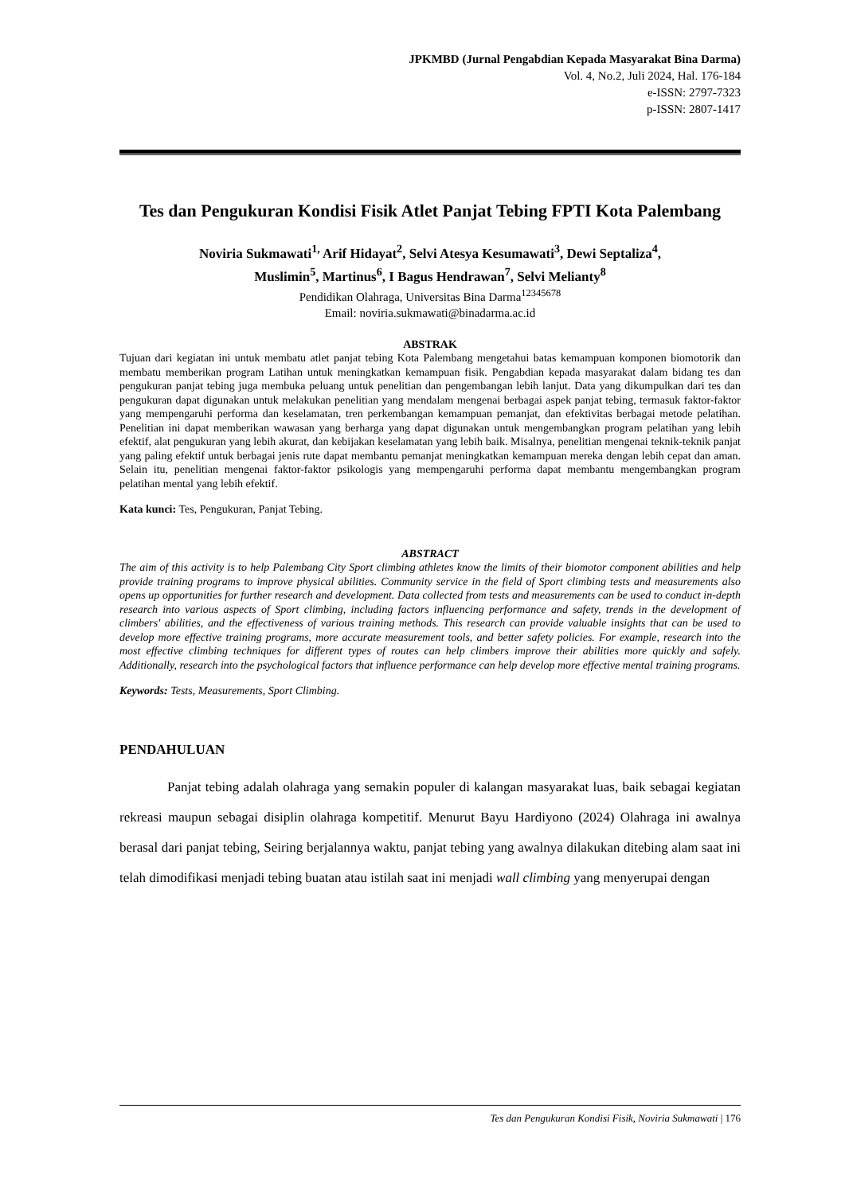JPKMBD (Jurnal Pengabdian Kepada Masyarakat Bina Darma)
Vol. 4, No.2, Juli 2024, Hal. 176-184
e-ISSN: 2797-7323
p-ISSN: 2807-1417
Tes dan Pengukuran Kondisi Fisik Atlet Panjat Tebing FPTI Kota Palembang
Noviria Sukmawati<sup>1,</sup> Arif Hidayat<sup>2</sup>, Selvi Atesya Kesumawati<sup>3</sup>, Dewi Septaliza<sup>4</sup>,
Muslimin<sup>5</sup>, Martinus<sup>6</sup>, I Bagus Hendrawan<sup>7</sup>, Selvi Melianty<sup>8</sup>
Pendidikan Olahraga, Universitas Bina Darma<sup>12345678</sup>
Email: noviria.sukmawati@binadarma.ac.id
ABSTRAK
Tujuan dari kegiatan ini untuk membatu atlet panjat tebing Kota Palembang mengetahui batas kemampuan komponen biomotorik dan membatu memberikan program Latihan untuk meningkatkan kemampuan fisik. Pengabdian kepada masyarakat dalam bidang tes dan pengukuran panjat tebing juga membuka peluang untuk penelitian dan pengembangan lebih lanjut. Data yang dikumpulkan dari tes dan pengukuran dapat digunakan untuk melakukan penelitian yang mendalam mengenai berbagai aspek panjat tebing, termasuk faktor-faktor yang mempengaruhi performa dan keselamatan, tren perkembangan kemampuan pemanjat, dan efektivitas berbagai metode pelatihan. Penelitian ini dapat memberikan wawasan yang berharga yang dapat digunakan untuk mengembangkan program pelatihan yang lebih efektif, alat pengukuran yang lebih akurat, dan kebijakan keselamatan yang lebih baik. Misalnya, penelitian mengenai teknik-teknik panjat yang paling efektif untuk berbagai jenis rute dapat membantu pemanjat meningkatkan kemampuan mereka dengan lebih cepat dan aman. Selain itu, penelitian mengenai faktor-faktor psikologis yang mempengaruhi performa dapat membantu mengembangkan program pelatihan mental yang lebih efektif.
Kata kunci: Tes, Pengukuran, Panjat Tebing.
ABSTRACT
The aim of this activity is to help Palembang City Sport climbing athletes know the limits of their biomotor component abilities and help provide training programs to improve physical abilities. Community service in the field of Sport climbing tests and measurements also opens up opportunities for further research and development. Data collected from tests and measurements can be used to conduct in-depth research into various aspects of Sport climbing, including factors influencing performance and safety, trends in the development of climbers' abilities, and the effectiveness of various training methods. This research can provide valuable insights that can be used to develop more effective training programs, more accurate measurement tools, and better safety policies. For example, research into the most effective climbing techniques for different types of routes can help climbers improve their abilities more quickly and safely. Additionally, research into the psychological factors that influence performance can help develop more effective mental training programs.
Keywords: Tests, Measurements, Sport Climbing.
PENDAHULUAN
Panjat tebing adalah olahraga yang semakin populer di kalangan masyarakat luas, baik sebagai kegiatan rekreasi maupun sebagai disiplin olahraga kompetitif. Menurut Bayu Hardiyono (2024) Olahraga ini awalnya berasal dari panjat tebing, Seiring berjalannya waktu, panjat tebing yang awalnya dilakukan ditebing alam saat ini telah dimodifikasi menjadi tebing buatan atau istilah saat ini menjadi wall climbing yang menyerupai dengan
Tes dan Pengukuran Kondisi Fisik, Noviria Sukmawati | 176